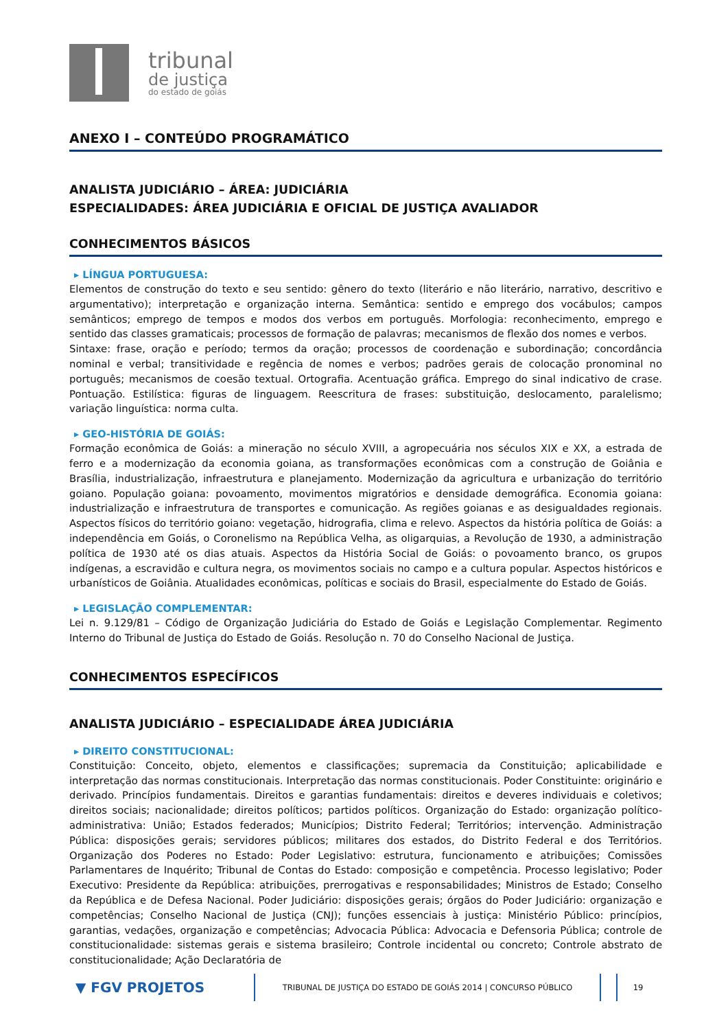tribunal
de justiça
do estado de goiás
ANEXO I – CONTEÚDO PROGRAMÁTICO
ANALISTA JUDICIÁRIO – ÁREA: JUDICIÁRIA
ESPECIALIDADES: ÁREA JUDICIÁRIA E OFICIAL DE JUSTIÇA AVALIADOR
CONHECIMENTOS BÁSICOS
▸ LÍNGUA PORTUGUESA:
Elementos de construção do texto e seu sentido: gênero do texto (literário e não literário, narrativo, descritivo e argumentativo); interpretação e organização interna. Semântica: sentido e emprego dos vocábulos; campos semânticos; emprego de tempos e modos dos verbos em português. Morfologia: reconhecimento, emprego e sentido das classes gramaticais; processos de formação de palavras; mecanismos de flexão dos nomes e verbos.
Sintaxe: frase, oração e período; termos da oração; processos de coordenação e subordinação; concordância nominal e verbal; transitividade e regência de nomes e verbos; padrões gerais de colocação pronominal no português; mecanismos de coesão textual. Ortografia. Acentuação gráfica. Emprego do sinal indicativo de crase. Pontuação. Estilística: figuras de linguagem. Reescritura de frases: substituição, deslocamento, paralelismo; variação linguística: norma culta.
▸ GEO-HISTÓRIA DE GOIÁS:
Formação econômica de Goiás: a mineração no século XVIII, a agropecuária nos séculos XIX e XX, a estrada de ferro e a modernização da economia goiana, as transformações econômicas com a construção de Goiânia e Brasília, industrialização, infraestrutura e planejamento. Modernização da agricultura e urbanização do território goiano. População goiana: povoamento, movimentos migratórios e densidade demográfica. Economia goiana: industrialização e infraestrutura de transportes e comunicação. As regiões goianas e as desigualdades regionais. Aspectos físicos do território goiano: vegetação, hidrografia, clima e relevo. Aspectos da história política de Goiás: a independência em Goiás, o Coronelismo na República Velha, as oligarquias, a Revolução de 1930, a administração política de 1930 até os dias atuais. Aspectos da História Social de Goiás: o povoamento branco, os grupos indígenas, a escravidão e cultura negra, os movimentos sociais no campo e a cultura popular. Aspectos históricos e urbanísticos de Goiânia. Atualidades econômicas, políticas e sociais do Brasil, especialmente do Estado de Goiás.
▸ LEGISLAÇÃO COMPLEMENTAR:
Lei n. 9.129/81 – Código de Organização Judiciária do Estado de Goiás e Legislação Complementar. Regimento Interno do Tribunal de Justiça do Estado de Goiás. Resolução n. 70 do Conselho Nacional de Justiça.
CONHECIMENTOS ESPECÍFICOS
ANALISTA JUDICIÁRIO – ESPECIALIDADE ÁREA JUDICIÁRIA
▸ DIREITO CONSTITUCIONAL:
Constituição: Conceito, objeto, elementos e classificações; supremacia da Constituição; aplicabilidade e interpretação das normas constitucionais. Interpretação das normas constitucionais. Poder Constituinte: originário e derivado. Princípios fundamentais. Direitos e garantias fundamentais: direitos e deveres individuais e coletivos; direitos sociais; nacionalidade; direitos políticos; partidos políticos. Organização do Estado: organização político-administrativa: União; Estados federados; Municípios; Distrito Federal; Territórios; intervenção. Administração Pública: disposições gerais; servidores públicos; militares dos estados, do Distrito Federal e dos Territórios. Organização dos Poderes no Estado: Poder Legislativo: estrutura, funcionamento e atribuições; Comissões Parlamentares de Inquérito; Tribunal de Contas do Estado: composição e competência. Processo legislativo; Poder Executivo: Presidente da República: atribuições, prerrogativas e responsabilidades; Ministros de Estado; Conselho da República e de Defesa Nacional. Poder Judiciário: disposições gerais; órgãos do Poder Judiciário: organização e competências; Conselho Nacional de Justiça (CNJ); funções essenciais à justiça: Ministério Público: princípios, garantias, vedações, organização e competências; Advocacia Pública: Advocacia e Defensoria Pública; controle de constitucionalidade: sistemas gerais e sistema brasileiro; Controle incidental ou concreto; Controle abstrato de constitucionalidade; Ação Declaratória de
▼ FGV PROJETOS
TRIBUNAL DE JUSTIÇA DO ESTADO DE GOIÁS 2014 | CONCURSO PÚBLICO
19